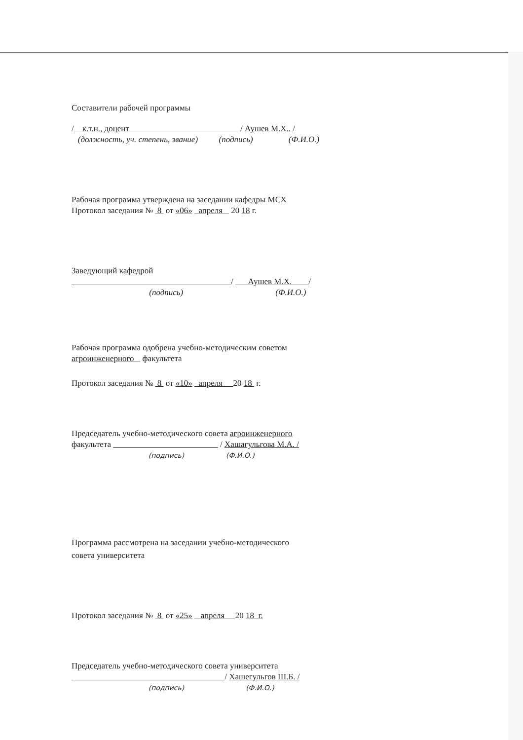Составители рабочей программы
/ к.т.н., доцент / Аушев М.Х.. /
(должность, уч. степень, звание) (подпись) (Ф.И.О.)
Рабочая программа утверждена на заседании кафедры МСХ
Протокол заседания № 8 от «06» апреля 20 18 г.
Заведующий кафедрой
/ Аушев М.Х. /
(подпись) (Ф.И.О.)
Рабочая программа одобрена учебно-методическим советом
агроинженерного факультета
Протокол заседания № 8 от «10» апреля 20 18 г.
Председатель учебно-методического совета агроинженерного
факультета / Хашагульгова М.А. /
(подпись) (Ф.И.О.)
Программа рассмотрена на заседании учебно-методического
совета университета
Протокол заседания № 8 от «25» апреля 20 18 г.
Председатель учебно-методического совета университета
/ Хашегульгов Ш.Б. /
(подпись) (Ф.И.О.)